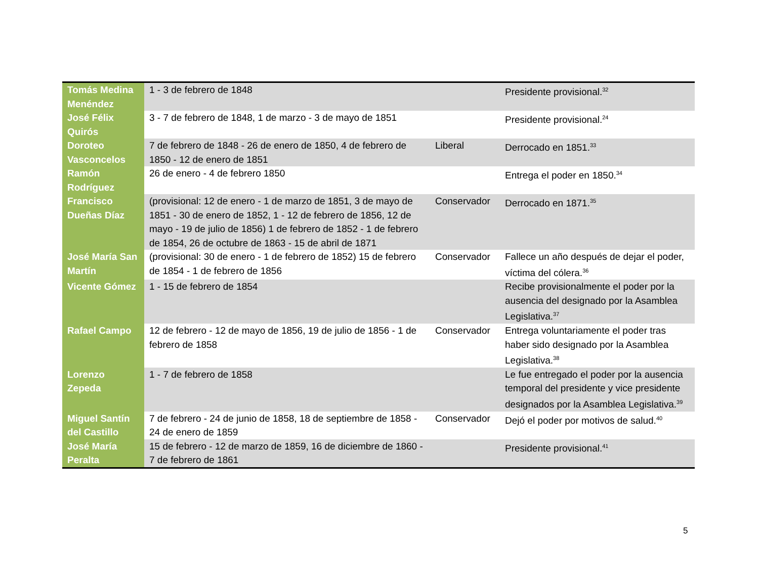| Tomás Medina Menéndez | 1 - 3 de febrero de 1848 | | Presidente provisional.<sup>32</sup> |
| José Félix Quirós | 3 - 7 de febrero de 1848, 1 de marzo - 3 de mayo de 1851 | | Presidente provisional.<sup>24</sup> |
| Doroteo Vasconcelos | 7 de febrero de 1848 - 26 de enero de 1850, 4 de febrero de 1850 - 12 de enero de 1851 | Liberal | Derrocado en 1851.<sup>33</sup> |
| Ramón Rodríguez | 26 de enero - 4 de febrero 1850 | | Entrega el poder en 1850.<sup>34</sup> |
| Francisco Dueñas Díaz | (provisional: 12 de enero - 1 de marzo de 1851, 3 de mayo de 1851 - 30 de enero de 1852, 1 - 12 de febrero de 1856, 12 de mayo - 19 de julio de 1856) 1 de febrero de 1852 - 1 de febrero de 1854, 26 de octubre de 1863 - 15 de abril de 1871 | Conservador | Derrocado en 1871.<sup>35</sup> |
| José María San Martín | (provisional: 30 de enero - 1 de febrero de 1852) 15 de febrero de 1854 - 1 de febrero de 1856 | Conservador | Fallece un año después de dejar el poder, víctima del cólera.<sup>36</sup> |
| Vicente Gómez | 1 - 15 de febrero de 1854 | | Recibe provisionalmente el poder por la ausencia del designado por la Asamblea Legislativa.<sup>37</sup> |
| Rafael Campo | 12 de febrero - 12 de mayo de 1856, 19 de julio de 1856 - 1 de febrero de 1858 | Conservador | Entrega voluntariamente el poder tras haber sido designado por la Asamblea Legislativa.<sup>38</sup> |
| Lorenzo Zepeda | 1 - 7 de febrero de 1858 | | Le fue entregado el poder por la ausencia temporal del presidente y vice presidente designados por la Asamblea Legislativa.<sup>39</sup> |
| Miguel Santín del Castillo | 7 de febrero - 24 de junio de 1858, 18 de septiembre de 1858 - 24 de enero de 1859 | Conservador | Dejó el poder por motivos de salud.<sup>40</sup> |
| José María Peralta | 15 de febrero - 12 de marzo de 1859, 16 de diciembre de 1860 - 7 de febrero de 1861 | | Presidente provisional.<sup>41</sup> |
5